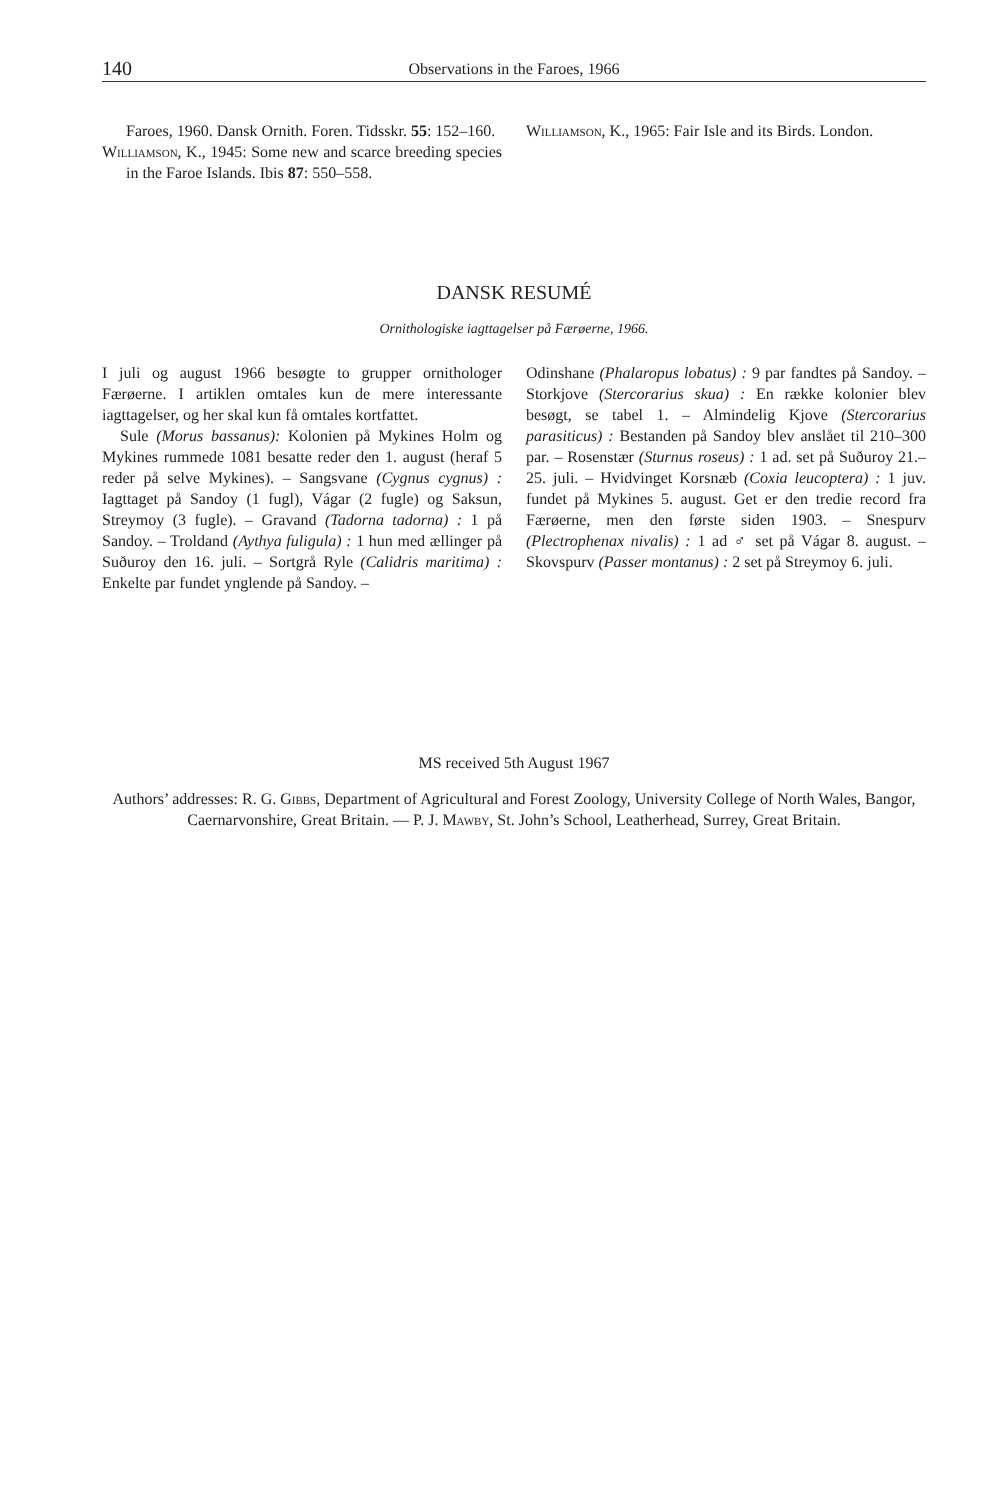140 Observations in the Faroes, 1966
Faroes, 1960. Dansk Ornith. Foren. Tidsskr. 55: 152–160.
Williamson, K., 1945: Some new and scarce breeding species in the Faroe Islands. Ibis 87: 550–558.
Williamson, K., 1965: Fair Isle and its Birds. London.
DANSK RESUMÉ
Ornithologiske iagttagelser på Færøerne, 1966.
I juli og august 1966 besøgte to grupper ornithologer Færøerne. I artiklen omtales kun de mere interessante iagttagelser, og her skal kun få omtales kortfattet.
Sule (Morus bassanus): Kolonien på Mykines Holm og Mykines rummede 1081 besatte reder den 1. august (heraf 5 reder på selve Mykines). – Sangsvane (Cygnus cygnus) : Iagttaget på Sandoy (1 fugl), Vágar (2 fugle) og Saksun, Streymoy (3 fugle). – Gravand (Tadorna tadorna) : 1 på Sandoy. – Troldand (Aythya fuligula) : 1 hun med ællinger på Suðuroy den 16. juli. – Sortgrå Ryle (Calidris maritima) : Enkelte par fundet ynglende på Sandoy. –
Odinshane (Phalaropus lobatus) : 9 par fandtes på Sandoy. – Storkjove (Stercorarius skua) : En række kolonier blev besøgt, se tabel 1. – Almindelig Kjove (Stercorarius parasiticus) : Bestanden på Sandoy blev anslået til 210–300 par. – Rosenstær (Sturnus roseus) : 1 ad. set på Suðuroy 21.–25. juli. – Hvidvinget Korsnæb (Coxia leucoptera) : 1 juv. fundet på Mykines 5. august. Get er den tredie record fra Færøerne, men den første siden 1903. – Snespurv (Plectrophenax nivalis) : 1 ad ♂ set på Vágar 8. august. – Skovspurv (Passer montanus) : 2 set på Streymoy 6. juli.
MS received 5th August 1967
Authors’ addresses: R. G. Gibbs, Department of Agricultural and Forest Zoology, University College of North Wales, Bangor, Caernarvonshire, Great Britain. — P. J. Mawby, St. John’s School, Leatherhead, Surrey, Great Britain.